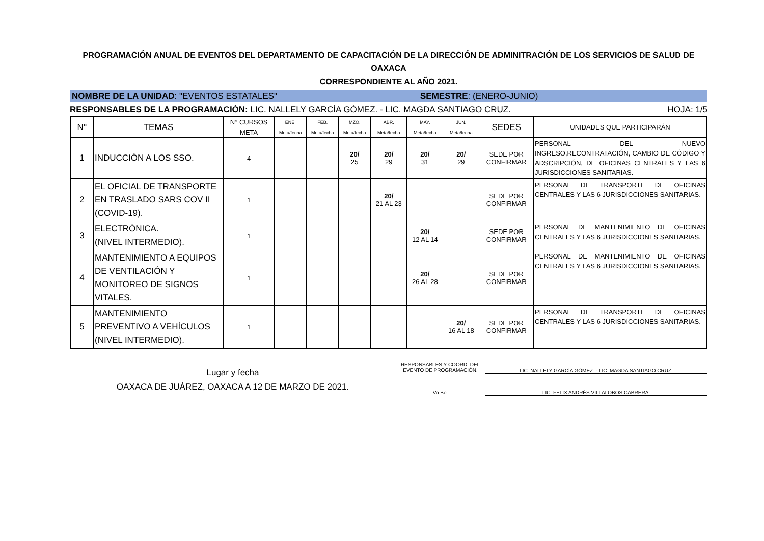PROGRAMACIÓN ANUAL DE EVENTOS DEL DEPARTAMENTO DE CAPACITACIÓN DE LA DIRECCIÓN DE ADMINITRACIÓN DE LOS SERVICIOS DE SALUD DE OAXACA
CORRESPONDIENTE AL AÑO 2021.
NOMBRE DE LA UNIDAD: "EVENTOS ESTATALES"
SEMESTRE: (ENERO-JUNIO)
RESPONSABLES DE LA PROGRAMACIÓN: LIC. NALLELY GARCÍA GÓMEZ. - LIC. MAGDA SANTIAGO CRUZ. HOJA: 1/5
| N° | TEMAS | N° CURSOS | ENE. | FEB. | MZO. | ABR. | MAY. | JUN. | SEDES | UNIDADES QUE PARTICIPARÁN |
| --- | --- | --- | --- | --- | --- | --- | --- | --- | --- | --- |
| | | META | Meta/fecha | Meta/fecha | Meta/fecha | Meta/fecha | Meta/fecha | Meta/fecha | | |
| 1 | INDUCCIÓN A LOS SSO. | 4 | | | 20/ 25 | 20/ 29 | 20/ 31 | 20/ 29 | SEDE POR CONFIRMAR | PERSONAL DEL NUEVO INGRESO,RECONTRATACIÓN, CAMBIO DE CÓDIGO Y ADSCRIPCIÓN, DE OFICINAS CENTRALES Y LAS 6 JURISDICCIONES SANITARIAS. |
| 2 | EL OFICIAL DE TRANSPORTE EN TRASLADO SARS COV II (COVID-19). | 1 | | | | 20/ 21 AL 23 | | | SEDE POR CONFIRMAR | PERSONAL DE TRANSPORTE DE OFICINAS CENTRALES Y LAS 6 JURISDICCIONES SANITARIAS. |
| 3 | ELECTRÓNICA. (NIVEL INTERMEDIO). | 1 | | | | | 20/ 12 AL 14 | | SEDE POR CONFIRMAR | PERSONAL DE MANTENIMIENTO DE OFICINAS CENTRALES Y LAS 6 JURISDICCIONES SANITARIAS. |
| 4 | MANTENIMIENTO A EQUIPOS DE VENTILACIÓN Y MONITOREO DE SIGNOS VITALES. | 1 | | | | | 20/ 26 AL 28 | | SEDE POR CONFIRMAR | PERSONAL DE MANTENIMIENTO DE OFICINAS CENTRALES Y LAS 6 JURISDICCIONES SANITARIAS. |
| 5 | MANTENIMIENTO PREVENTIVO A VEHÍCULOS (NIVEL INTERMEDIO). | 1 | | | | | | 20/ 16 AL 18 | SEDE POR CONFIRMAR | PERSONAL DE TRANSPORTE DE OFICINAS CENTRALES Y LAS 6 JURISDICCIONES SANITARIAS. |
Lugar y fecha
OAXACA DE JUÁREZ, OAXACA A 12 DE MARZO DE 2021.
RESPONSABLES Y COORD. DEL EVENTO DE PROGRAMACIÓN.
LIC. NALLELY GARCÍA GÓMEZ. - LIC. MAGDA SANTIAGO CRUZ.
Vo.Bo. LIC. FELIX ANDRÉS VILLALOBOS CABRERA.